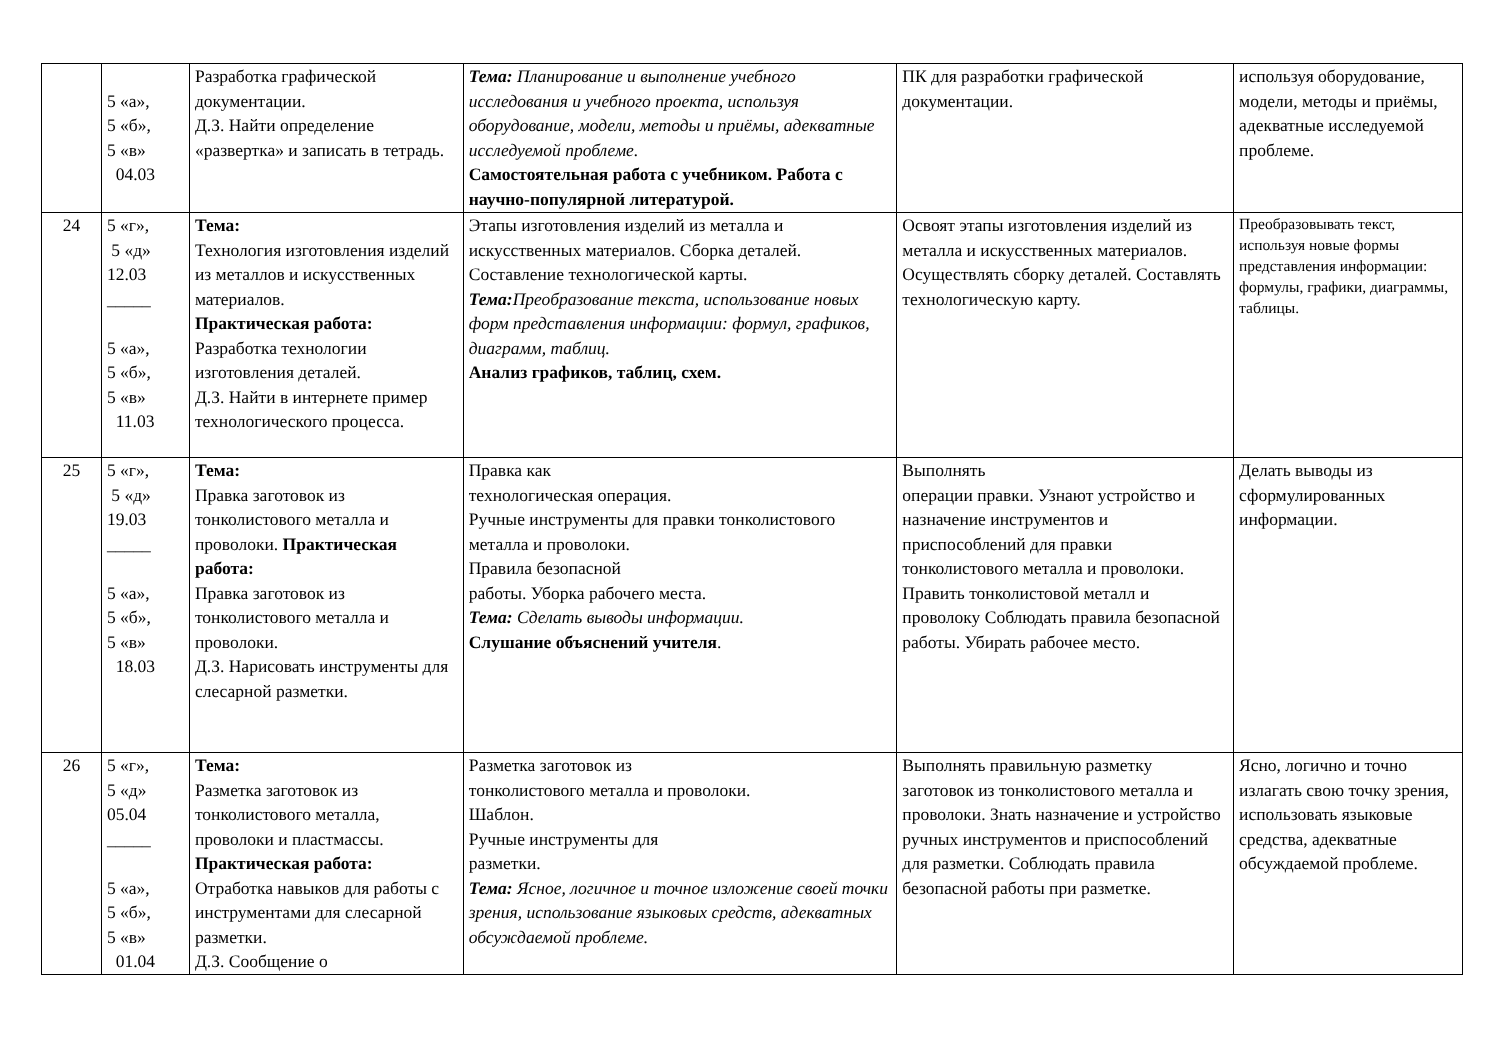| | 5 «а», 5 «б», 5 «в» 04.03 | Разработка графической документации. Д.З. Найти определение «развертка» и записать в тетрадь. | Тема: Планирование и выполнение учебного исследования и учебного проекта, используя оборудование, модели, методы и приёмы, адекватные исследуемой проблеме. Самостоятельная работа с учебником. Работа с научно-популярной литературой. | ПК для разработки графической документации. | используя оборудование, модели, методы и приёмы, адекватные исследуемой проблеме. |
| 24 | 5 «г», 5 «д» 12.03 _____ 5 «а», 5 «б», 5 «в» 11.03 | Тема: Технология изготовления изделий из металлов и искусственных материалов. Практическая работа: Разработка технологии изготовления деталей. Д.З. Найти в интернете пример технологического процесса. | Этапы изготовления изделий из металла и искусственных материалов. Сборка деталей. Составление технологической карты. Тема: Преобразование текста, использование новых форм представления информации: формул, графиков, диаграмм, таблиц. Анализ графиков, таблиц, схем. | Освоят этапы изготовления изделий из металла и искусственных материалов. Осуществлять сборку деталей. Составлять технологическую карту. | Преобразовывать текст, используя новые формы представления информации: формулы, графики, диаграммы, таблицы. |
| 25 | 5 «г», 5 «д» 19.03 _____ 5 «а», 5 «б», 5 «в» 18.03 | Тема: Правка заготовок из тонколистового металла и проволоки. Практическая работа: Правка заготовок из тонколистового металла и проволоки. Д.З. Нарисовать инструменты для слесарной разметки. | Правка как технологическая операция. Ручные инструменты для правки тонколистового металла и проволоки. Правила безопасной работы. Уборка рабочего места. Тема: Сделать выводы информации. Слушание объяснений учителя . | Выполнять операции правки. Узнают устройство и назначение инструментов и приспособлений для правки тонколистового металла и проволоки. Править тонколистовой металл и проволоку Соблюдать правила безопасной работы. Убирать рабочее место. | Делать выводы из сформулированных информации. |
| 26 | 5 «г», 5 «д» 05.04 _____ 5 «а», 5 «б», 5 «в» 01.04 | Тема: Разметка заготовок из тонколистового металла, проволоки и пластмассы. Практическая работа: Отработка навыков для работы с инструментами для слесарной разметки. Д.З. Сообщение о | Разметка заготовок из тонколистового металла и проволоки. Шаблон. Ручные инструменты для разметки. Тема: Ясное, логичное и точное изложение своей точки зрения, использование языковых средств, адекватных обсуждаемой проблеме. | Выполнять правильную разметку заготовок из тонколистового металла и проволоки. Знать назначение и устройство ручных инструментов и приспособлений для разметки. Соблюдать правила безопасной работы при разметке. | Ясно, логично и точно излагать свою точку зрения, использовать языковые средства, адекватные обсуждаемой проблеме. |